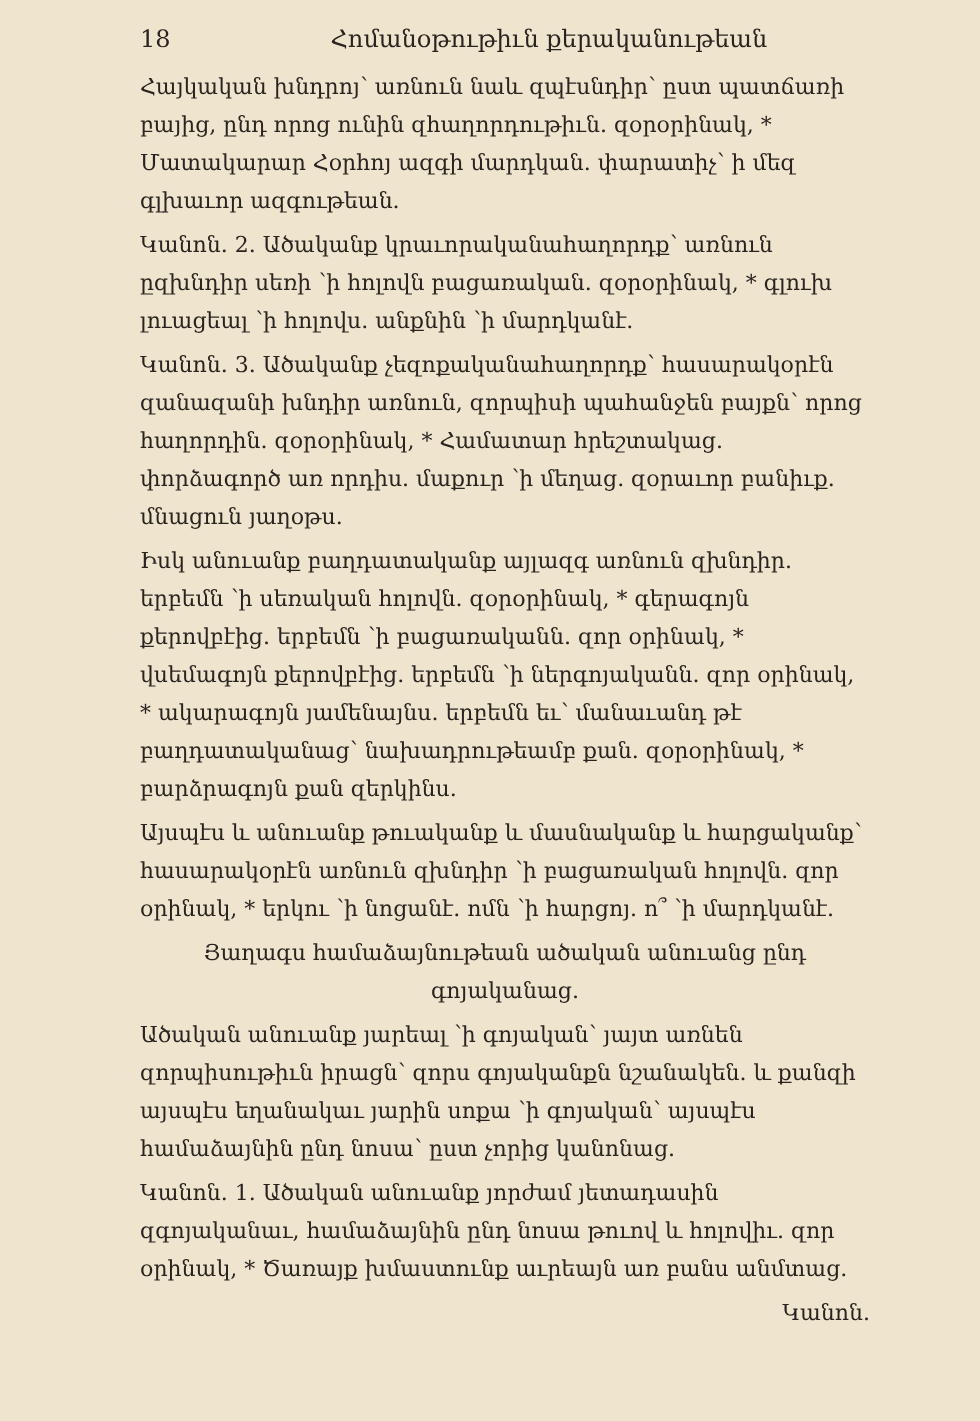18 Հոմանօթութիւն քերականութեան
Հայկական խնդրոյ՝ առնուն նաև զպէսնդիր՝ ըստ պատճառի բայից, ընդ որոց ունին զհաղորդութիւն. զօրօրինակ, * Մատակարար Հօրհոյ ազգի մարդկան. փարատիչ՝ ի մեզ գլխաւոր ազգութեան.
Կանոն. 2. Ածականք կրաւորականահաղորդք՝ առնուն ըզխնդիր սեռի ՝ի հոլովն բացառական. զօրօրինակ, * գլուխ լուացեալ ՝ի հոլովս. անքնին ՝ի մարդկանէ.
Կանոն. 3. Ածականք չեզոքականահաղորդք՝ հասարակօրէն զանազանի խնդիր առնուն, զորպիսի պահանջեն բայքն՝ որոց հաղորդին. զօրօրինակ, * Համատար հրեշտակաց. փորձագործ առ որդիս. մաքուր ՝ի մեղաց. զօրաւոր բանիւք. մնացուն յաղօթս.
Իսկ անուանք բաղդատականք այլազգ առնուն զխնդիր. երբեմն ՝ի սեռական հոլովն. զօրօրինակ, * գերագոյն քերովբէից. երբեմն ՝ի բացառականն. զոր օրինակ, * վսեմագոյն քերովբէից. երբեմն ՝ի ներգոյականն. զոր օրինակ, * ակարագոյն յամենայնս. երբեմն եւ՝ մանաւանդ թէ բաղդատականաց՝ նախադրութեամբ քան. զօրօրինակ, * բարձրագոյն քան զերկինս.
Այսպէս և անուանք թուականք և մասնականք և հարցականք՝ հասարակօրէն առնուն զխնդիր ՝ի բացառական հոլովն. զոր օրինակ, * երկու ՝ի նոցանէ. ոմն ՝ի հարցոյ. ո՞ ՝ի մարդկանէ.
Յաղագս համաձայնութեան ածական անուանց ընդ գոյականաց.
Ածական անուանք յարեալ ՝ի գոյական՝ յայտ առնեն զորպիսութիւն իրացն՝ զորս գոյականքն նշանակեն. և քանզի այսպէս եղանակաւ յարին սոքա ՝ի գոյական՝ այսպէս համաձայնին ընդ նոսա՝ ըստ չորից կանոնաց.
Կանոն. 1. Ածական անուանք յորժամ յետադասին զգոյականաւ, համաձայնին ընդ նոսա թուով և հոլովիւ. զոր օրինակ, * Ծառայք խմաստունք աւրեայն առ բանս անմտաց.
Կանոն.